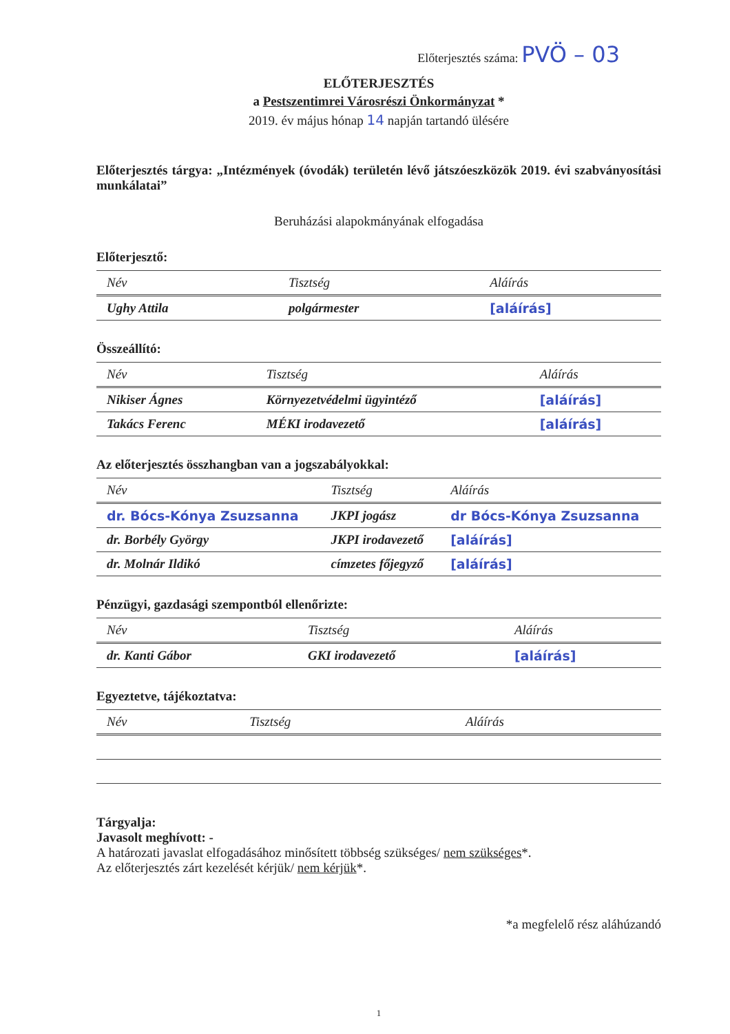Előterjesztés száma: PVÖ – 03
ELŐTERJESZTÉS
a Pestszentimrei Városrészi Önkormányzat *
2019. év május hónap 14 napján tartandó ülésére
Előterjesztés tárgya: „Intézmények (óvodák) területén lévő játszóeszközök 2019. évi szabványosítási munkálatai”
Beruházási alapokmányának elfogadása
Előterjesztő:
| Név | Tisztség | Aláírás |
| Ughy Attila | polgármester | [aláírás] |
Összeállító:
| Név | Tisztség | Aláírás |
| Nikiser Ágnes | Környezetvédelmi ügyintéző | [aláírás] |
| Takács Ferenc | MÉKI irodavezető | [aláírás] |
Az előterjesztés összhangban van a jogszabályokkal:
| Név | Tisztség | Aláírás |
| dr. Bócs-Kónya Zsuzsanna | JKPI jogász | dr Bócs-Kónya Zsuzsanna |
| dr. Borbély György | JKPI irodavezető | [aláírás] |
| dr. Molnár Ildikó | címzetes főjegyző | [aláírás] |
Pénzügyi, gazdasági szempontból ellenőrizte:
| Név | Tisztség | Aláírás |
| dr. Kanti Gábor | GKI irodavezető | [aláírás] |
Egyeztetve, tájékoztatva:
| Név | Tisztség | Aláírás |
Tárgyalja:
Javasolt meghívott: -
A határozati javaslat elfogadásához minősített többség szükséges/ nem szükséges*.
Az előterjesztés zárt kezelését kérjük/ nem kérjük*.
*a megfelelő rész aláhúzandó
1